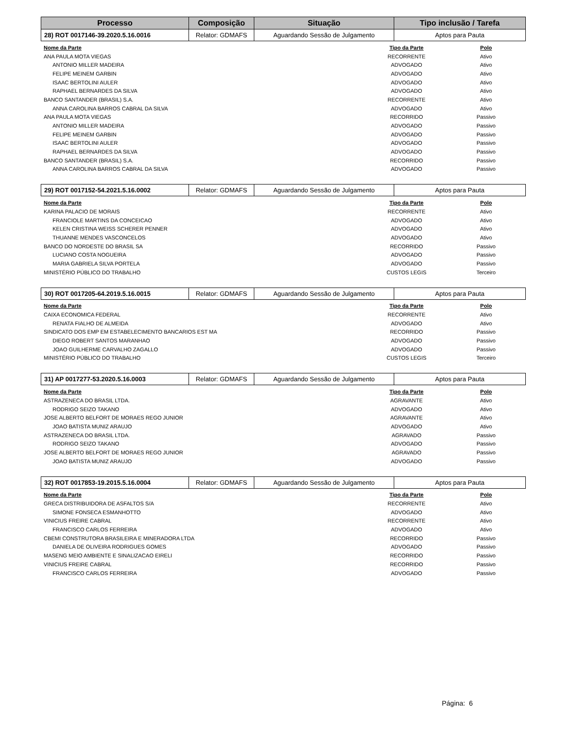| Processo | Composição | Situação | Tipo inclusão / Tarefa |
| --- | --- | --- | --- |
| 28) ROT 0017146-39.2020.5.16.0016 | Relator: GDMAFS | Aguardando Sessão de Julgamento | Aptos para Pauta |
| Nome da Parte | Tipo da Parte | Polo |
| --- | --- | --- |
| ANA PAULA MOTA VIEGAS | RECORRENTE | Ativo |
| ANTONIO MILLER MADEIRA | ADVOGADO | Ativo |
| FELIPE MEINEM GARBIN | ADVOGADO | Ativo |
| ISAAC BERTOLINI AULER | ADVOGADO | Ativo |
| RAPHAEL BERNARDES DA SILVA | ADVOGADO | Ativo |
| BANCO SANTANDER (BRASIL) S.A. | RECORRENTE | Ativo |
| ANNA CAROLINA BARROS CABRAL DA SILVA | ADVOGADO | Ativo |
| ANA PAULA MOTA VIEGAS | RECORRIDO | Passivo |
| ANTONIO MILLER MADEIRA | ADVOGADO | Passivo |
| FELIPE MEINEM GARBIN | ADVOGADO | Passivo |
| ISAAC BERTOLINI AULER | ADVOGADO | Passivo |
| RAPHAEL BERNARDES DA SILVA | ADVOGADO | Passivo |
| BANCO SANTANDER (BRASIL) S.A. | RECORRIDO | Passivo |
| ANNA CAROLINA BARROS CABRAL DA SILVA | ADVOGADO | Passivo |
| 29) ROT 0017152-54.2021.5.16.0002 | Relator: GDMAFS | Aguardando Sessão de Julgamento | Aptos para Pauta |
| Nome da Parte | Tipo da Parte | Polo |
| --- | --- | --- |
| KARINA PALACIO DE MORAIS | RECORRENTE | Ativo |
| FRANCIOLE MARTINS DA CONCEICAO | ADVOGADO | Ativo |
| KELEN CRISTINA WEISS SCHERER PENNER | ADVOGADO | Ativo |
| THUANNE MENDES VASCONCELOS | ADVOGADO | Ativo |
| BANCO DO NORDESTE DO BRASIL SA | RECORRIDO | Passivo |
| LUCIANO COSTA NOGUEIRA | ADVOGADO | Passivo |
| MARIA GABRIELA SILVA PORTELA | ADVOGADO | Passivo |
| MINISTÉRIO PÚBLICO DO TRABALHO | CUSTOS LEGIS | Terceiro |
| 30) ROT 0017205-64.2019.5.16.0015 | Relator: GDMAFS | Aguardando Sessão de Julgamento | Aptos para Pauta |
| Nome da Parte | Tipo da Parte | Polo |
| --- | --- | --- |
| CAIXA ECONOMICA FEDERAL | RECORRENTE | Ativo |
| RENATA FIALHO DE ALMEIDA | ADVOGADO | Ativo |
| SINDICATO DOS EMP EM ESTABELECIMENTO BANCARIOS EST MA | RECORRIDO | Passivo |
| DIEGO ROBERT SANTOS MARANHAO | ADVOGADO | Passivo |
| JOAO GUILHERME CARVALHO ZAGALLO | ADVOGADO | Passivo |
| MINISTÉRIO PÚBLICO DO TRABALHO | CUSTOS LEGIS | Terceiro |
| 31) AP 0017277-53.2020.5.16.0003 | Relator: GDMAFS | Aguardando Sessão de Julgamento | Aptos para Pauta |
| Nome da Parte | Tipo da Parte | Polo |
| --- | --- | --- |
| ASTRAZENECA DO BRASIL LTDA. | AGRAVANTE | Ativo |
| RODRIGO SEIZO TAKANO | ADVOGADO | Ativo |
| JOSE ALBERTO BELFORT DE MORAES REGO JUNIOR | AGRAVANTE | Ativo |
| JOAO BATISTA MUNIZ ARAUJO | ADVOGADO | Ativo |
| ASTRAZENECA DO BRASIL LTDA. | AGRAVADO | Passivo |
| RODRIGO SEIZO TAKANO | ADVOGADO | Passivo |
| JOSE ALBERTO BELFORT DE MORAES REGO JUNIOR | AGRAVADO | Passivo |
| JOAO BATISTA MUNIZ ARAUJO | ADVOGADO | Passivo |
| 32) ROT 0017853-19.2015.5.16.0004 | Relator: GDMAFS | Aguardando Sessão de Julgamento | Aptos para Pauta |
| Nome da Parte | Tipo da Parte | Polo |
| --- | --- | --- |
| GRECA DISTRIBUIDORA DE ASFALTOS S/A | RECORRENTE | Ativo |
| SIMONE FONSECA ESMANHOTTO | ADVOGADO | Ativo |
| VINICIUS FREIRE CABRAL | RECORRENTE | Ativo |
| FRANCISCO CARLOS FERREIRA | ADVOGADO | Ativo |
| CBEMI CONSTRUTORA BRASILEIRA E MINERADORA LTDA | RECORRIDO | Passivo |
| DANIELA DE OLIVEIRA RODRIGUES GOMES | ADVOGADO | Passivo |
| MASENG MEIO AMBIENTE E SINALIZACAO EIRELI | RECORRIDO | Passivo |
| VINICIUS FREIRE CABRAL | RECORRIDO | Passivo |
| FRANCISCO CARLOS FERREIRA | ADVOGADO | Passivo |
Página: 6